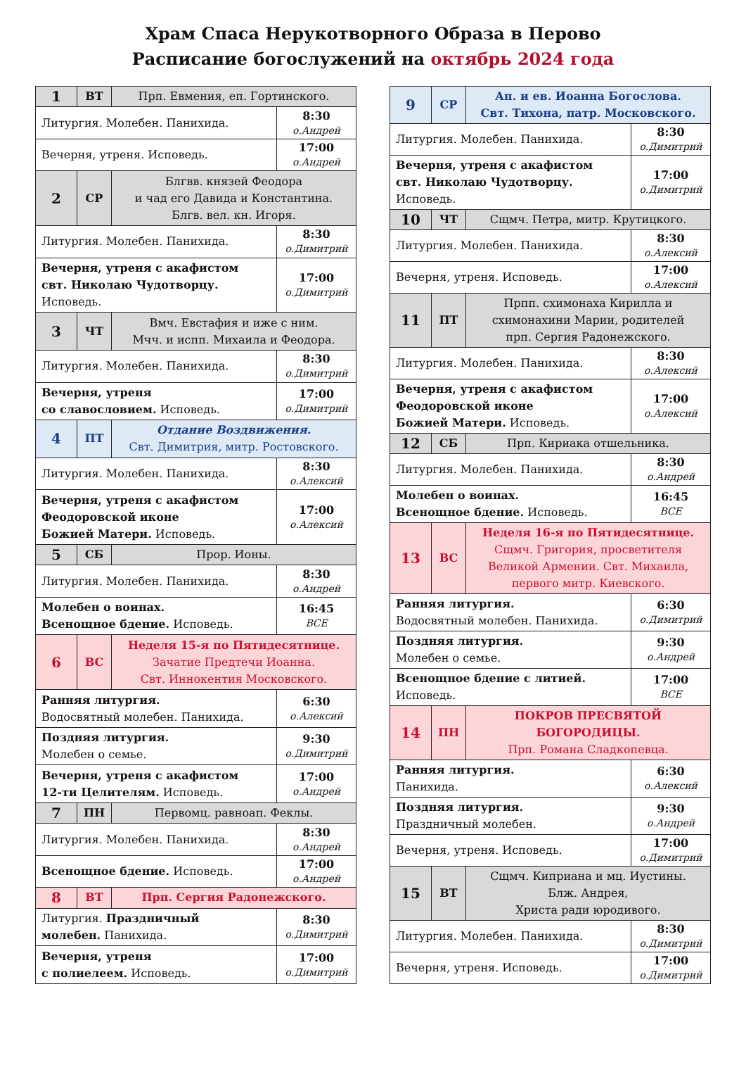Храм Спаса Нерукотворного Образа в Перово
Расписание богослужений на октябрь 2024 года
| 1 | ВТ | Прп. Евмения, еп. Гортинского. | |
| Литургия. Молебен. Панихида. | | | 8:30 о.Андрей |
| Вечерня, утреня. Исповедь. | | | 17:00 о.Андрей |
| 2 | СР | Блгвв. князей Феодора и чад его Давида и Константина. Блгв. вел. кн. Игоря. | |
| Литургия. Молебен. Панихида. | | | 8:30 о.Димитрий |
| Вечерня, утреня с акафистом свт. Николаю Чудотворцу. Исповедь. | | | 17:00 о.Димитрий |
| 3 | ЧТ | Вмч. Евстафия и иже с ним. Мчч. и испп. Михаила и Феодора. | |
| Литургия. Молебен. Панихида. | | | 8:30 о.Димитрий |
| Вечерня, утреня со славословием. Исповедь. | | | 17:00 о.Димитрий |
| 4 | ПТ | Отдание Воздвижения. Свт. Димитрия, митр. Ростовского. | |
| Литургия. Молебен. Панихида. | | | 8:30 о.Алексий |
| Вечерня, утреня с акафистом Феодоровской иконе Божией Матери. Исповедь. | | | 17:00 о.Алексий |
| 5 | СБ | Прор. Ионы. | |
| Литургия. Молебен. Панихида. | | | 8:30 о.Андрей |
| Молебен о воинах. Всенощное бдение. Исповедь. | | | 16:45 ВСЕ |
| 6 | ВС | Неделя 15-я по Пятидесятнице. Зачатие Предтечи Иоанна. Свт. Иннокентия Московского. | |
| Ранняя литургия. Водосвятный молебен. Панихида. | | | 6:30 о.Алексий |
| Поздняя литургия. Молебен о семье. | | | 9:30 о.Димитрий |
| Вечерня, утреня с акафистом 12-ти Целителям. Исповедь. | | | 17:00 о.Андрей |
| 7 | ПН | Первомц. равноап. Феклы. | |
| Литургия. Молебен. Панихида. | | | 8:30 о.Андрей |
| Всенощное бдение. Исповедь. | | | 17:00 о.Андрей |
| 8 | ВТ | Прп. Сергия Радонежского. | |
| Литургия. Праздничный молебен. Панихида. | | | 8:30 о.Димитрий |
| Вечерня, утреня с полиелеем. Исповедь. | | | 17:00 о.Димитрий |
| 9 | СР | Ап. и ев. Иоанна Богослова. Свт. Тихона, патр. Московского. | |
| Литургия. Молебен. Панихида. | | | 8:30 о.Димитрий |
| Вечерня, утреня с акафистом свт. Николаю Чудотворцу. Исповедь. | | | 17:00 о.Димитрий |
| 10 | ЧТ | Сщмч. Петра, митр. Крутицкого. | |
| Литургия. Молебен. Панихида. | | | 8:30 о.Алексий |
| Вечерня, утреня. Исповедь. | | | 17:00 о.Алексий |
| 11 | ПТ | Прпп. схимонаха Кирилла и схимонахини Марии, родителей прп. Сергия Радонежского. | |
| Литургия. Молебен. Панихида. | | | 8:30 о.Алексий |
| Вечерня, утреня с акафистом Феодоровской иконе Божией Матери. Исповедь. | | | 17:00 о.Алексий |
| 12 | СБ | Прп. Кириака отшельника. | |
| Литургия. Молебен. Панихида. | | | 8:30 о.Андрей |
| Молебен о воинах. Всенощное бдение. Исповедь. | | | 16:45 ВСЕ |
| 13 | ВС | Неделя 16-я по Пятидесятнице. Сщмч. Григория, просветителя Великой Армении. Свт. Михаила, первого митр. Киевского. | |
| Ранняя литургия. Водосвятный молебен. Панихида. | | | 6:30 о.Димитрий |
| Поздняя литургия. Молебен о семье. | | | 9:30 о.Андрей |
| Всенощное бдение с литией. Исповедь. | | | 17:00 ВСЕ |
| 14 | ПН | ПОКРОВ ПРЕСВЯТОЙ БОГОРОДИЦЫ. Прп. Романа Сладкопевца. | |
| Ранняя литургия. Панихида. | | | 6:30 о.Алексий |
| Поздняя литургия. Праздничный молебен. | | | 9:30 о.Андрей |
| Вечерня, утреня. Исповедь. | | | 17:00 о.Димитрий |
| 15 | ВТ | Сщмч. Киприана и мц. Иустины. Блж. Андрея, Христа ради юродивого. | |
| Литургия. Молебен. Панихида. | | | 8:30 о.Димитрий |
| Вечерня, утреня. Исповедь. | | | 17:00 о.Димитрий |